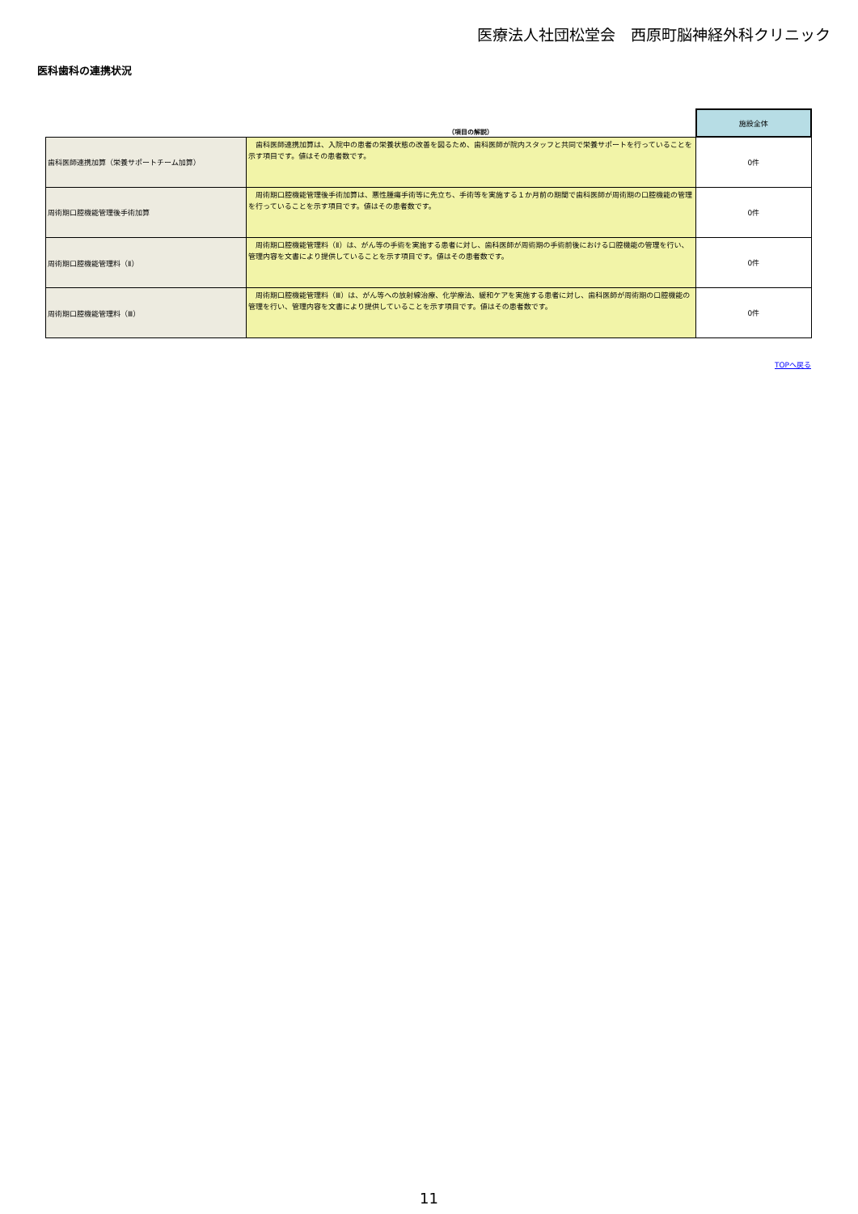医療法人社団松堂会　西原町脳神経外科クリニック
医科歯科の連携状況
| | （項目の解説） | 施設全体 |
| --- | --- | --- |
| 歯科医師連携加算（栄養サポートチーム加算） | 歯科医師連携加算は、入院中の患者の栄養状態の改善を図るため、歯科医師が院内スタッフと共同で栄養サポートを行っていることを示す項目です。値はその患者数です。 | 0件 |
| 周術期口腔機能管理後手術加算 | 周術期口腔機能管理後手術加算は、悪性腫瘍手術等に先立ち、手術等を実施する１か月前の期間で歯科医師が周術期の口腔機能の管理を行っていることを示す項目です。値はその患者数です。 | 0件 |
| 周術期口腔機能管理料（Ⅱ） | 周術期口腔機能管理料（Ⅱ）は、がん等の手術を実施する患者に対し、歯科医師が周術期の手術前後における口腔機能の管理を行い、管理内容を文書により提供していることを示す項目です。値はその患者数です。 | 0件 |
| 周術期口腔機能管理料（Ⅲ） | 周術期口腔機能管理料（Ⅲ）は、がん等への放射線治療、化学療法、緩和ケアを実施する患者に対し、歯科医師が周術期の口腔機能の管理を行い、管理内容を文書により提供していることを示す項目です。値はその患者数です。 | 0件 |
TOPへ戻る
11